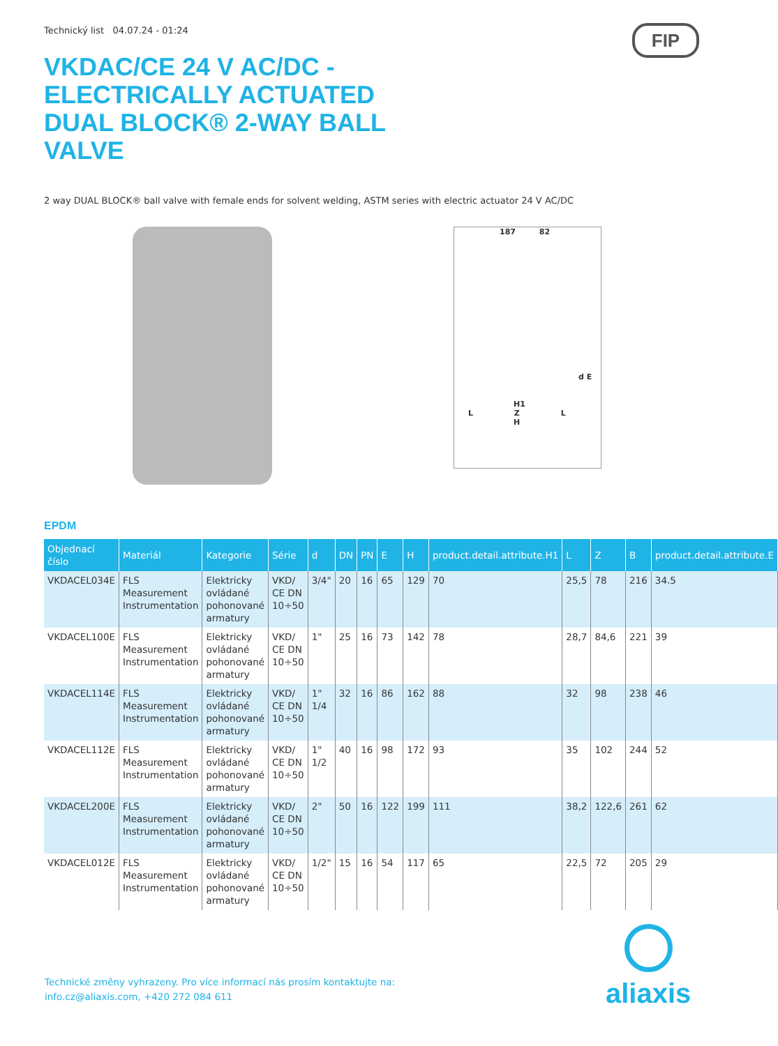Technický list 04.07.24 - 01:24
FIP
VKDAC/CE 24 V AC/DC - ELECTRICALLY ACTUATED DUAL BLOCK® 2-WAY BALL VALVE
2 way DUAL BLOCK® ball valve with female ends for solvent welding, ASTM series with electric actuator 24 V AC/DC
187 82
d E
H1
L Z L
H
EPDM
| Objednací číslo | Materiál | Kategorie | Série | d | DN | PN | E | H | product.detail.attribute.H1 | L | Z | B | product.detail.attribute.E |
| --- | --- | --- | --- | --- | --- | --- | --- | --- | --- | --- | --- | --- | --- |
| VKDACEL034E | FLS Measurement Instrumentation | Elektricky ovládané pohonované armatury | VKD/ CE DN 10÷50 | 3/4" | 20 | 16 | 65 | 129 | 70 | 25,5 | 78 | 216 | 34.5 |
| VKDACEL100E | FLS Measurement Instrumentation | Elektricky ovládané pohonované armatury | VKD/ CE DN 10÷50 | 1" | 25 | 16 | 73 | 142 | 78 | 28,7 | 84,6 | 221 | 39 |
| VKDACEL114E | FLS Measurement Instrumentation | Elektricky ovládané pohonované armatury | VKD/ CE DN 10÷50 | 1" 1/4 | 32 | 16 | 86 | 162 | 88 | 32 | 98 | 238 | 46 |
| VKDACEL112E | FLS Measurement Instrumentation | Elektricky ovládané pohonované armatury | VKD/ CE DN 10÷50 | 1" 1/2 | 40 | 16 | 98 | 172 | 93 | 35 | 102 | 244 | 52 |
| VKDACEL200E | FLS Measurement Instrumentation | Elektricky ovládané pohonované armatury | VKD/ CE DN 10÷50 | 2" | 50 | 16 | 122 | 199 | 111 | 38,2 | 122,6 | 261 | 62 |
| VKDACEL012E | FLS Measurement Instrumentation | Elektricky ovládané pohonované armatury | VKD/ CE DN 10÷50 | 1/2" | 15 | 16 | 54 | 117 | 65 | 22,5 | 72 | 205 | 29 |
Technické změny vyhrazeny. Pro více informací nás prosím kontaktujte na:
info.cz@aliaxis.com, +420 272 084 611
aliaxis